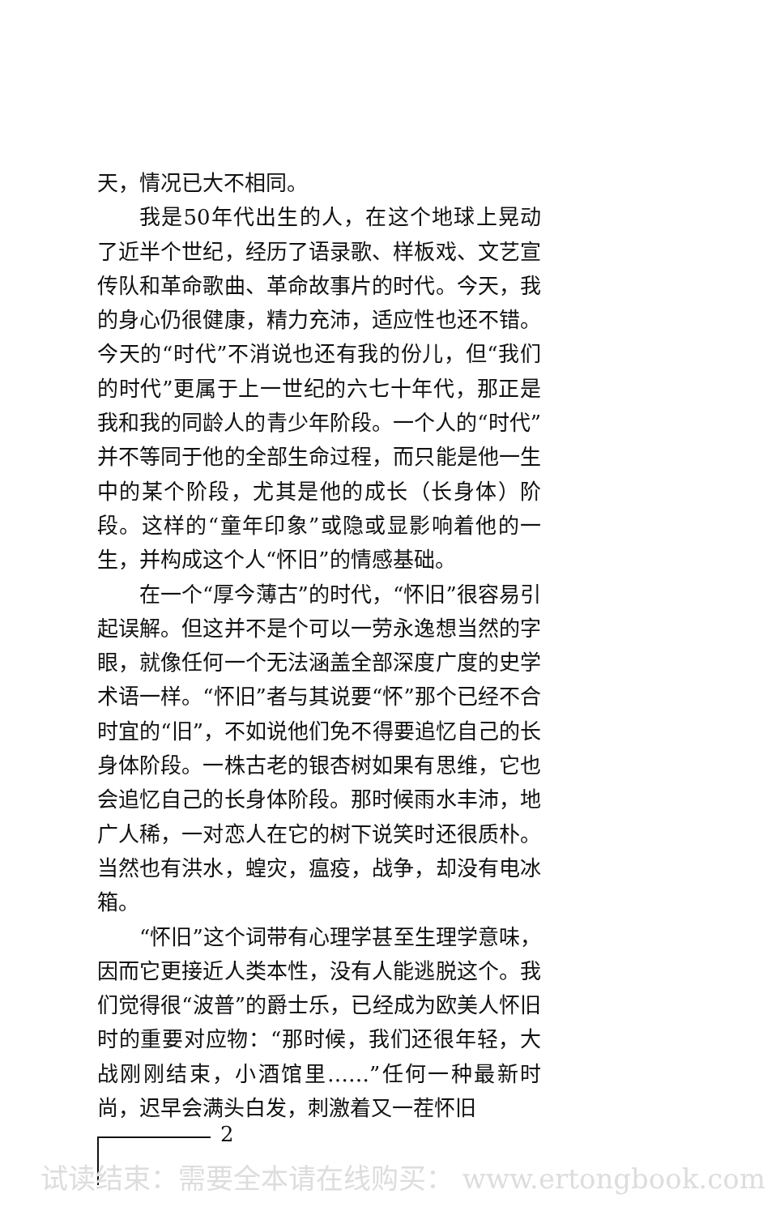天，情况已大不相同。
我是50年代出生的人，在这个地球上晃动了近半个世纪，经历了语录歌、样板戏、文艺宣传队和革命歌曲、革命故事片的时代。今天，我的身心仍很健康，精力充沛，适应性也还不错。今天的“时代”不消说也还有我的份儿，但“我们的时代”更属于上一世纪的六七十年代，那正是我和我的同龄人的青少年阶段。一个人的“时代”并不等同于他的全部生命过程，而只能是他一生中的某个阶段，尤其是他的成长（长身体）阶段。这样的“童年印象”或隐或显影响着他的一生，并构成这个人“怀旧”的情感基础。
在一个“厚今薄古”的时代，“怀旧”很容易引起误解。但这并不是个可以一劳永逸想当然的字眼，就像任何一个无法涵盖全部深度广度的史学术语一样。“怀旧”者与其说要“怀”那个已经不合时宜的“旧”，不如说他们免不得要追忆自己的长身体阶段。一株古老的银杏树如果有思维，它也会追忆自己的长身体阶段。那时候雨水丰沛，地广人稀，一对恋人在它的树下说笑时还很质朴。当然也有洪水，蝗灾，瘟疫，战争，却没有电冰箱。
“怀旧”这个词带有心理学甚至生理学意味，因而它更接近人类本性，没有人能逃脱这个。我们觉得很“波普”的爵士乐，已经成为欧美人怀旧时的重要对应物：“那时候，我们还很年轻，大战刚刚结束，小酒馆里……”任何一种最新时尚，迟早会满头白发，刺激着又一茬怀旧
2
试读结束：需要全本请在线购买： www.ertongbook.com